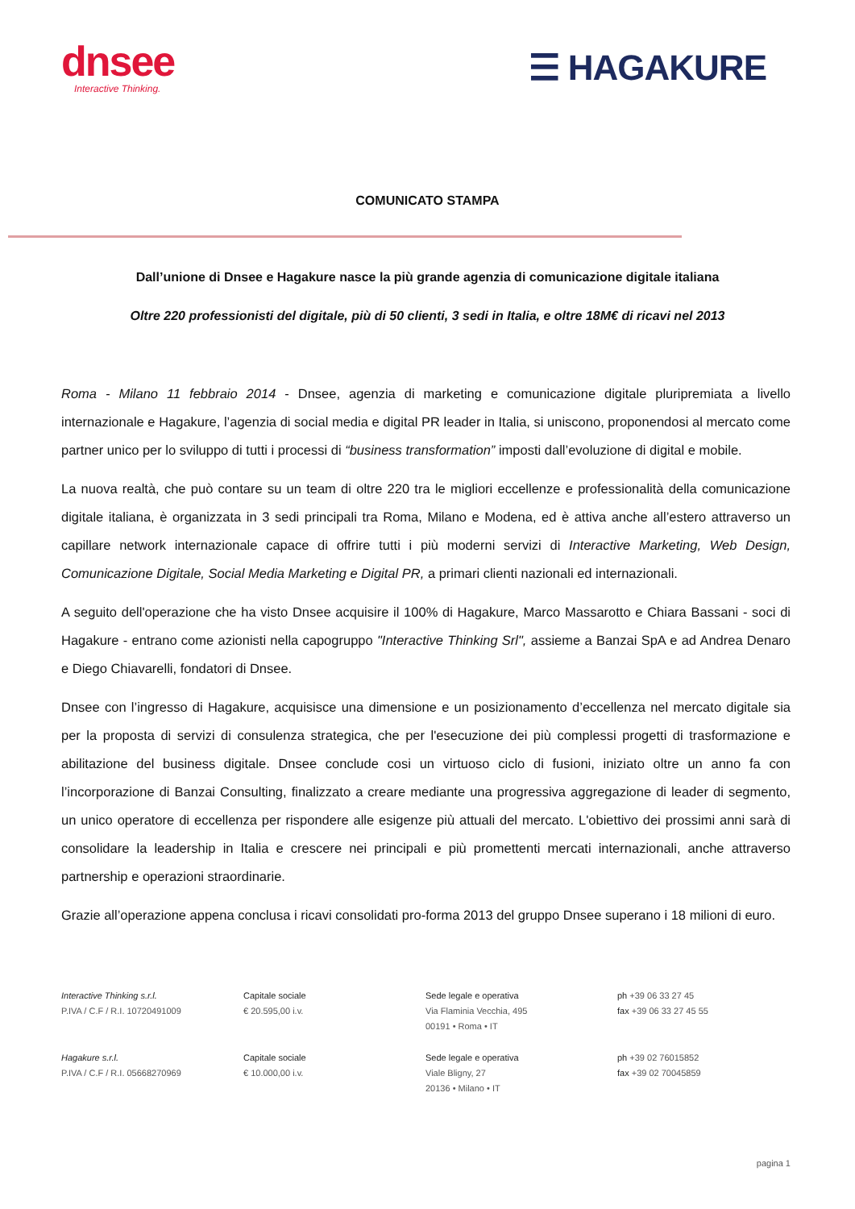dnsee
Interactive Thinking.
☰ HAGAKURE
COMUNICATO STAMPA
Dall’unione di Dnsee e Hagakure nasce la più grande agenzia di comunicazione digitale italiana
Oltre 220 professionisti del digitale, più di 50 clienti, 3 sedi in Italia, e oltre 18M€ di ricavi nel 2013
Roma - Milano 11 febbraio 2014 - Dnsee, agenzia di marketing e comunicazione digitale pluripremiata a livello internazionale e Hagakure, l’agenzia di social media e digital PR leader in Italia, si uniscono, proponendosi al mercato come partner unico per lo sviluppo di tutti i processi di “business transformation” imposti dall’evoluzione di digital e mobile.
La nuova realtà, che può contare su un team di oltre 220 tra le migliori eccellenze e professionalità della comunicazione digitale italiana, è organizzata in 3 sedi principali tra Roma, Milano e Modena, ed è attiva anche all’estero attraverso un capillare network internazionale capace di offrire tutti i più moderni servizi di Interactive Marketing, Web Design, Comunicazione Digitale, Social Media Marketing e Digital PR, a primari clienti nazionali ed internazionali.
A seguito dell'operazione che ha visto Dnsee acquisire il 100% di Hagakure, Marco Massarotto e Chiara Bassani - soci di Hagakure - entrano come azionisti nella capogruppo "Interactive Thinking Srl", assieme a Banzai SpA e ad Andrea Denaro e Diego Chiavarelli, fondatori di Dnsee.
Dnsee con l’ingresso di Hagakure, acquisisce una dimensione e un posizionamento d’eccellenza nel mercato digitale sia per la proposta di servizi di consulenza strategica, che per l'esecuzione dei più complessi progetti di trasformazione e abilitazione del business digitale. Dnsee conclude cosi un virtuoso ciclo di fusioni, iniziato oltre un anno fa con l’incorporazione di Banzai Consulting, finalizzato a creare mediante una progressiva aggregazione di leader di segmento, un unico operatore di eccellenza per rispondere alle esigenze più attuali del mercato. L'obiettivo dei prossimi anni sarà di consolidare la leadership in Italia e crescere nei principali e più promettenti mercati internazionali, anche attraverso partnership e operazioni straordinarie.
Grazie all’operazione appena conclusa i ricavi consolidati pro-forma 2013 del gruppo Dnsee superano i 18 milioni di euro.
Interactive Thinking s.r.l.
P.IVA / C.F / R.I. 10720491009
Capitale sociale
€ 20.595,00 i.v.
Sede legale e operativa
Via Flaminia Vecchia, 495
00191 • Roma • IT
ph +39 06 33 27 45
fax +39 06 33 27 45 55
Hagakure s.r.l.
P.IVA / C.F / R.I. 05668270969
Capitale sociale
€ 10.000,00 i.v.
Sede legale e operativa
Viale Bligny, 27
20136 • Milano • IT
ph +39 02 76015852
fax +39 02 70045859
pagina 1